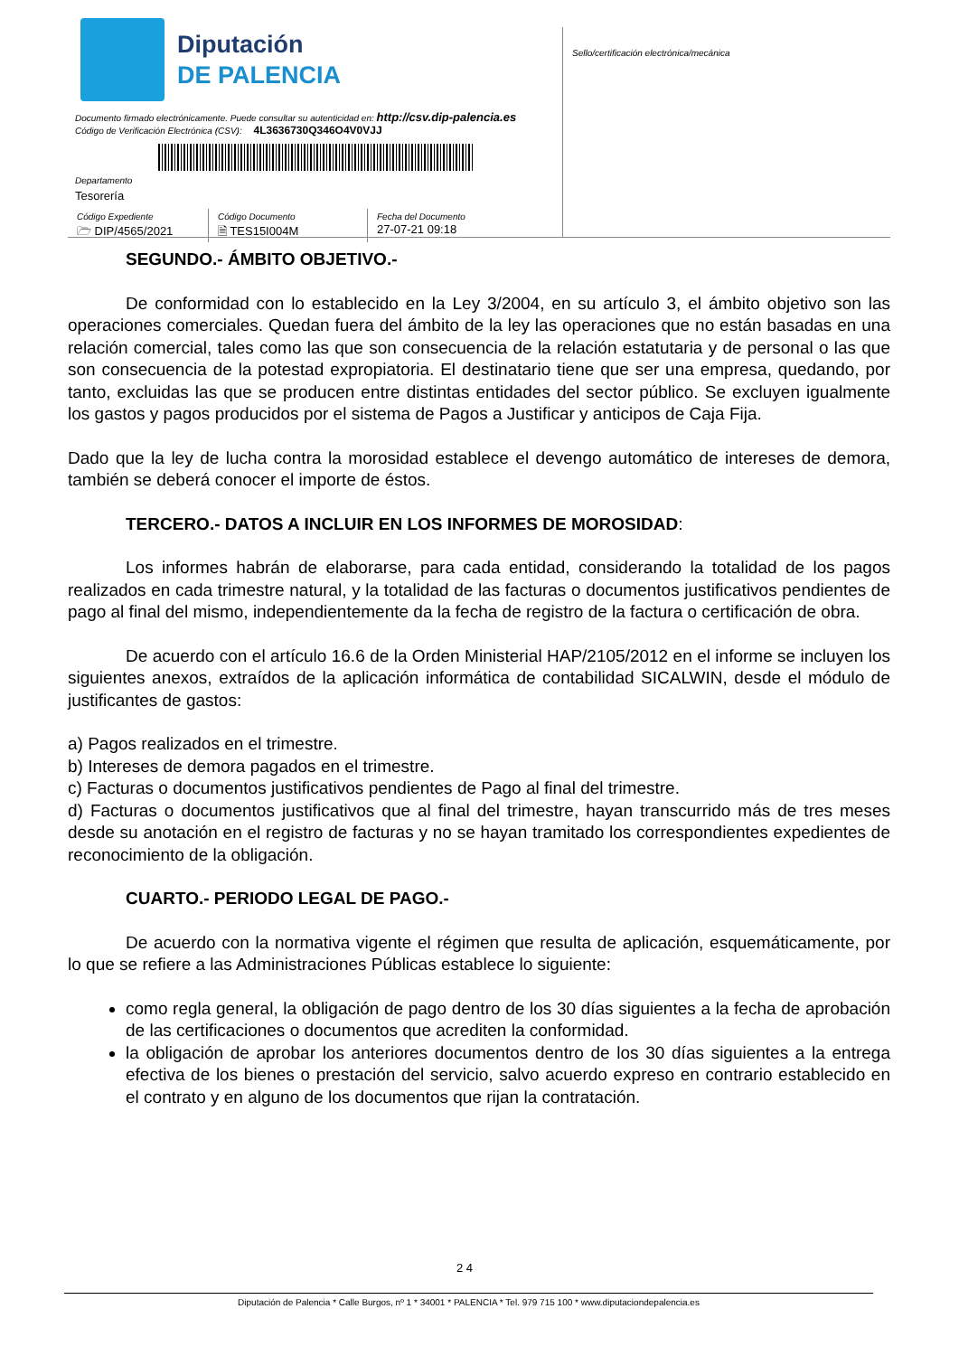Diputación
DE PALENCIA
Documento firmado electrónicamente. Puede consultar su autenticidad en: http://csv.dip-palencia.es
Código de Verificación Electrónica (CSV): 4L3636730Q346O4V0VJJ
Departamento
Tesorería
| Código Expediente 🗁 DIP/4565/2021 | Código Documento 🗎 TES15I004M | Fecha del Documento 27-07-21 09:18 |
Sello/certificación electrónica/mecánica
SEGUNDO.- ÁMBITO OBJETIVO.-
De conformidad con lo establecido en la Ley 3/2004, en su artículo 3, el ámbito objetivo son las operaciones comerciales. Quedan fuera del ámbito de la ley las operaciones que no están basadas en una relación comercial, tales como las que son consecuencia de la relación estatutaria y de personal o las que son consecuencia de la potestad expropiatoria. El destinatario tiene que ser una empresa, quedando, por tanto, excluidas las que se producen entre distintas entidades del sector público. Se excluyen igualmente los gastos y pagos producidos por el sistema de Pagos a Justificar y anticipos de Caja Fija.
Dado que la ley de lucha contra la morosidad establece el devengo automático de intereses de demora, también se deberá conocer el importe de éstos.
TERCERO.- DATOS A INCLUIR EN LOS INFORMES DE MOROSIDAD:
Los informes habrán de elaborarse, para cada entidad, considerando la totalidad de los pagos realizados en cada trimestre natural, y la totalidad de las facturas o documentos justificativos pendientes de pago al final del mismo, independientemente da la fecha de registro de la factura o certificación de obra.
De acuerdo con el artículo 16.6 de la Orden Ministerial HAP/2105/2012 en el informe se incluyen los siguientes anexos, extraídos de la aplicación informática de contabilidad SICALWIN, desde el módulo de justificantes de gastos:
a) Pagos realizados en el trimestre.
b) Intereses de demora pagados en el trimestre.
c) Facturas o documentos justificativos pendientes de Pago al final del trimestre.
d) Facturas o documentos justificativos que al final del trimestre, hayan transcurrido más de tres meses desde su anotación en el registro de facturas y no se hayan tramitado los correspondientes expedientes de reconocimiento de la obligación.
CUARTO.- PERIODO LEGAL DE PAGO.-
De acuerdo con la normativa vigente el régimen que resulta de aplicación, esquemáticamente, por lo que se refiere a las Administraciones Públicas establece lo siguiente:
como regla general, la obligación de pago dentro de los 30 días siguientes a la fecha de aprobación de las certificaciones o documentos que acrediten la conformidad.
la obligación de aprobar los anteriores documentos dentro de los 30 días siguientes a la entrega efectiva de los bienes o prestación del servicio, salvo acuerdo expreso en contrario establecido en el contrato y en alguno de los documentos que rijan la contratación.
2 4
Diputación de Palencia * Calle Burgos, nº 1 * 34001 * PALENCIA * Tel. 979 715 100 * www.diputaciondepalencia.es